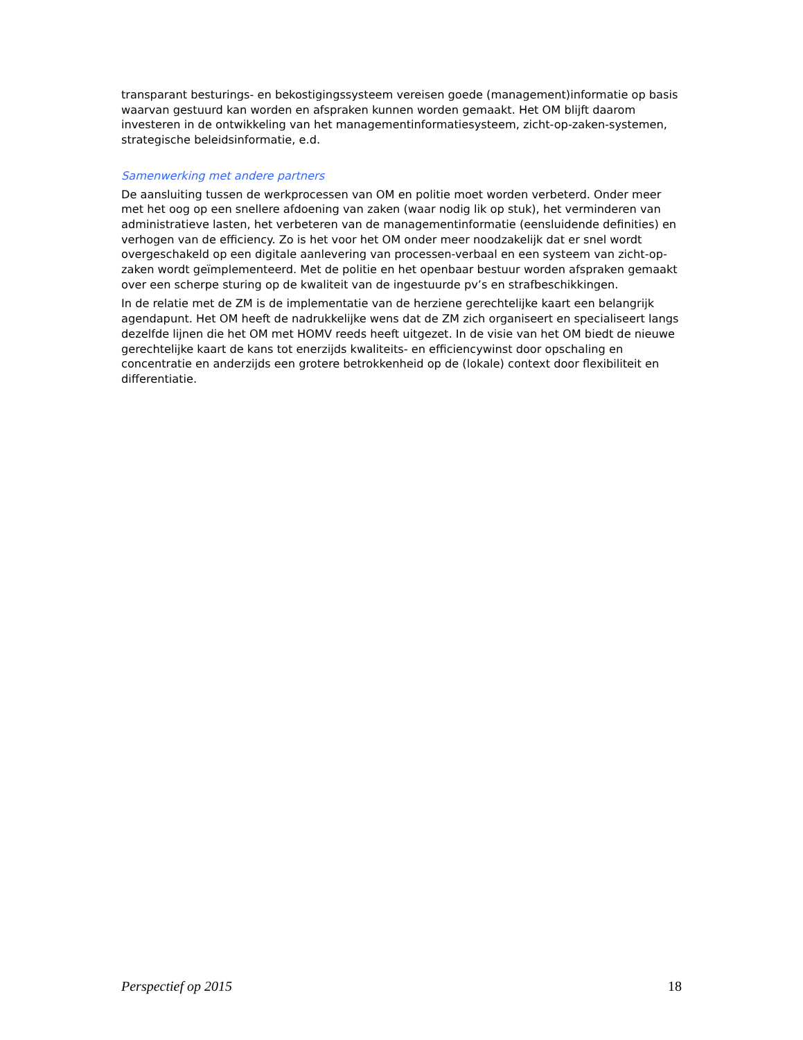transparant besturings- en bekostigingssysteem vereisen goede (management)informatie op basis waarvan gestuurd kan worden en afspraken kunnen worden gemaakt. Het OM blijft daarom investeren in de ontwikkeling van het managementinformatiesysteem, zicht-op-zaken-systemen, strategische beleidsinformatie, e.d.
Samenwerking met andere partners
De aansluiting tussen de werkprocessen van OM en politie moet worden verbeterd. Onder meer met het oog op een snellere afdoening van zaken (waar nodig lik op stuk), het verminderen van administratieve lasten, het verbeteren van de managementinformatie (eensluidende definities) en verhogen van de efficiency. Zo is het voor het OM onder meer noodzakelijk dat er snel wordt overgeschakeld op een digitale aanlevering van processen-verbaal en een systeem van zicht-op-zaken wordt geïmplementeerd. Met de politie en het openbaar bestuur worden afspraken gemaakt over een scherpe sturing op de kwaliteit van de ingestuurde pv’s en strafbeschikkingen.
In de relatie met de ZM is de implementatie van de herziene gerechtelijke kaart een belangrijk agendapunt. Het OM heeft de nadrukkelijke wens dat de ZM zich organiseert en specialiseert langs dezelfde lijnen die het OM met HOMV reeds heeft uitgezet. In de visie van het OM biedt de nieuwe gerechtelijke kaart de kans tot enerzijds kwaliteits- en efficiencywinst door opschaling en concentratie en anderzijds een grotere betrokkenheid op de (lokale) context door flexibiliteit en differentiatie.
Perspectief op 2015 18